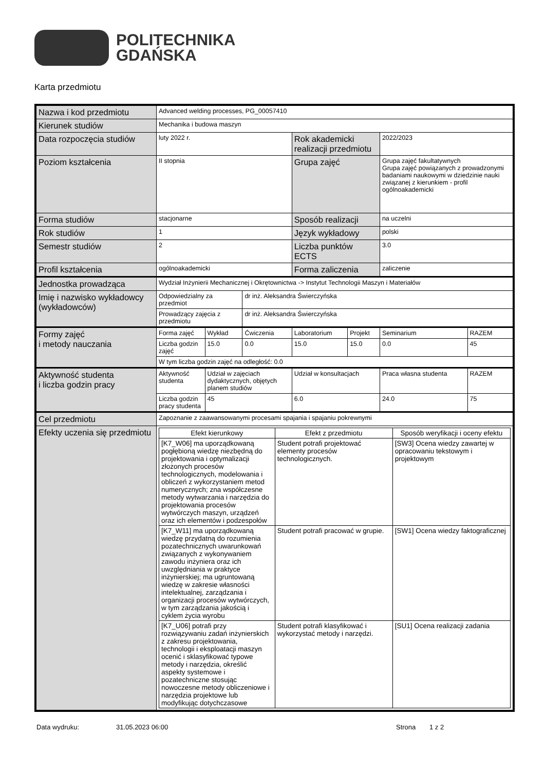POLITECHNIKA
GDAŃSKA
Karta przedmiotu
| Nazwa i kod przedmiotu | Advanced welding processes, PG_00057410 | | | | | | |
| Kierunek studiów | Mechanika i budowa maszyn | | | | | | |
| Data rozpoczęcia studiów | luty 2022 r. | | | Rok akademicki realizacji przedmiotu | | 2022/2023 | |
| Poziom kształcenia | II stopnia | | | Grupa zajęć | | Grupa zajęć fakultatywnych Grupa zajęć powiązanych z prowadzonymi badaniami naukowymi w dziedzinie nauki związanej z kierunkiem - profil ogólnoakademicki | |
| Forma studiów | stacjonarne | | | Sposób realizacji | | na uczelni | |
| Rok studiów | 1 | | | Język wykładowy | | polski | |
| Semestr studiów | 2 | | | Liczba punktów ECTS | | 3.0 | |
| Profil kształcenia | ogólnoakademicki | | | Forma zaliczenia | | zaliczenie | |
| Jednostka prowadząca | Wydział Inżynierii Mechanicznej i Okrętownictwa -> Instytut Technologii Maszyn i Materiałów | | | | | | |
| Imię i nazwisko wykładowcy (wykładowców) | Odpowiedzialny za przedmiot | | dr inż. Aleksandra Świerczyńska | | | | |
| | Prowadzący zajęcia z przedmiotu | | dr inż. Aleksandra Świerczyńska | | | | |
| Formy zajęć i metody nauczania | Forma zajęć | Wykład | Ćwiczenia | Laboratorium | Projekt | Seminarium | RAZEM |
| | Liczba godzin zajęć | 15.0 | 0.0 | 15.0 | 15.0 | 0.0 | 45 |
| | W tym liczba godzin zajęć na odległość: 0.0 | | | | | | |
| Aktywność studenta i liczba godzin pracy | Aktywność studenta | Udział w zajęciach dydaktycznych, objętych planem studiów | | Udział w konsultacjach | | Praca własna studenta | RAZEM |
| | Liczba godzin pracy studenta | 45 | | 6.0 | | 24.0 | 75 |
| Cel przedmiotu | Zapoznanie z zaawansowanymi procesami spajania i spajaniu pokrewnymi | | | | | | |
| Efekty uczenia się przedmiotu | / Efekt kierunkowy / Efekt z przedmiotu / Sposób weryfikacji i oceny efektu / / --- / --- / --- / / [K7_W06] ma uporządkowaną pogłębioną wiedzę niezbędną do projektowania i optymalizacji złożonych procesów technologicznych, modelowania i obliczeń z wykorzystaniem metod numerycznych; zna współczesne metody wytwarzania i narzędzia do projektowania procesów wytwórczych maszyn, urządzeń oraz ich elementów i podzespołów / Student potrafi projektować elementy procesów technologicznych. / [SW3] Ocena wiedzy zawartej w opracowaniu tekstowym i projektowym / / [K7_W11] ma uporządkowaną wiedzę przydatną do rozumienia pozatechnicznych uwarunkowań związanych z wykonywaniem zawodu inżyniera oraz ich uwzględniania w praktyce inżynierskiej; ma ugruntowaną wiedzę w zakresie własności intelektualnej, zarządzania i organizacji procesów wytwórczych, w tym zarządzania jakością i cyklem życia wyrobu / Student potrafi pracować w grupie. / [SW1] Ocena wiedzy faktograficznej / / [K7_U06] potrafi przy rozwiązywaniu zadań inżynierskich z zakresu projektowania, technologii i eksploatacji maszyn ocenić i sklasyfikować typowe metody i narzędzia, określić aspekty systemowe i pozatechniczne stosując nowoczesne metody obliczeniowe i narzędzia projektowe lub modyfikując dotychczasowe / Student potrafi klasyfikować i wykorzystać metody i narzędzi. / [SU1] Ocena realizacji zadania / | | | | | | |
Data wydruku: 31.05.2023 06:00 Strona 1 z 2